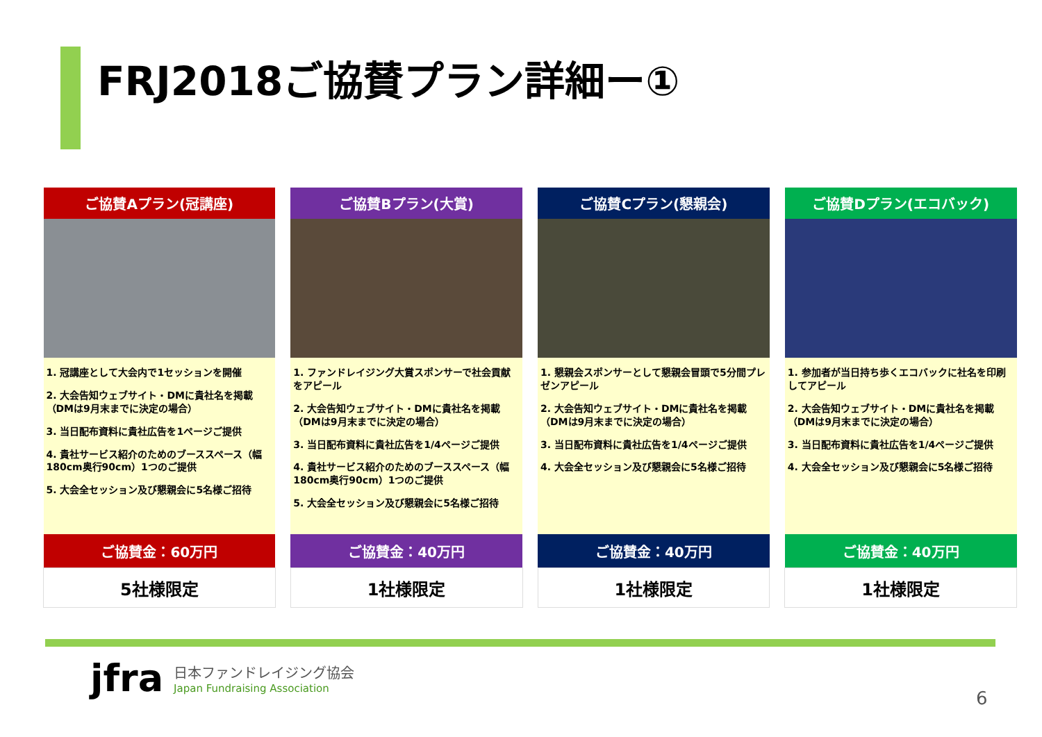FRJ2018ご協賛プラン詳細ー①
| ご協賛Aプラン(冠講座) | | ご協賛Bプラン(大賞) | | ご協賛Cプラン(懇親会) | | ご協賛Dプラン(エコバック) |
| 1. 冠講座として大会内で1セッションを開催 2. 大会告知ウェブサイト・DMに貴社名を掲載（DMは9月末までに決定の場合） 3. 当日配布資料に貴社広告を1ページご提供 4. 貴社サービス紹介のためのブーススペース（幅180cm奥行90cm）1つのご提供 5. 大会全セッション及び懇親会に5名様ご招待 | | 1. ファンドレイジング大賞スポンサーで社会貢献をアピール 2. 大会告知ウェブサイト・DMに貴社名を掲載（DMは9月末までに決定の場合） 3. 当日配布資料に貴社広告を1/4ページご提供 4. 貴社サービス紹介のためのブーススペース（幅180cm奥行90cm）1つのご提供 5. 大会全セッション及び懇親会に5名様ご招待 | | 1. 懇親会スポンサーとして懇親会冒頭で5分間プレゼンアピール 2. 大会告知ウェブサイト・DMに貴社名を掲載（DMは9月末までに決定の場合） 3. 当日配布資料に貴社広告を1/4ページご提供 4. 大会全セッション及び懇親会に5名様ご招待 | | 1. 参加者が当日持ち歩くエコバックに社名を印刷してアピール 2. 大会告知ウェブサイト・DMに貴社名を掲載（DMは9月末までに決定の場合） 3. 当日配布資料に貴社広告を1/4ページご提供 4. 大会全セッション及び懇親会に5名様ご招待 |
| ご協賛金：60万円 | | ご協賛金：40万円 | | ご協賛金：40万円 | | ご協賛金：40万円 |
| 5社様限定 | | 1社様限定 | | 1社様限定 | | 1社様限定 |
jfra
日本ファンドレイジング協会
Japan Fundraising Association
6